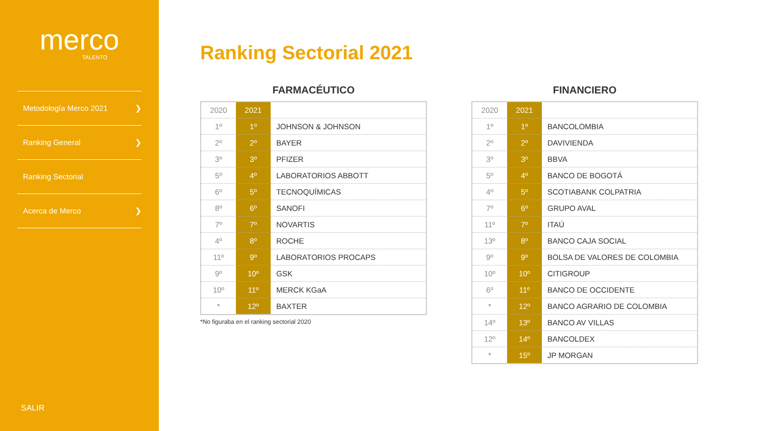merco
TALENTO
Metodología Merco 2021 ❯
Ranking General ❯
Ranking Sectorial
Acerca de Merco ❯
SALIR
Ranking Sectorial 2021
FARMACÉUTICO
| 2020 | 2021 | |
| --- | --- | --- |
| 1º | 1º | JOHNSON & JOHNSON |
| 2º | 2º | BAYER |
| 3º | 3º | PFIZER |
| 5º | 4º | LABORATORIOS ABBOTT |
| 6º | 5º | TECNOQUÍMICAS |
| 8º | 6º | SANOFI |
| 7º | 7º | NOVARTIS |
| 4º | 8º | ROCHE |
| 11º | 9º | LABORATORIOS PROCAPS |
| 9º | 10º | GSK |
| 10º | 11º | MERCK KGaA |
| * | 12º | BAXTER |
FINANCIERO
| 2020 | 2021 | |
| --- | --- | --- |
| 1º | 1º | BANCOLOMBIA |
| 2º | 2º | DAVIVIENDA |
| 3º | 3º | BBVA |
| 5º | 4º | BANCO DE BOGOTÁ |
| 4º | 5º | SCOTIABANK COLPATRIA |
| 7º | 6º | GRUPO AVAL |
| 11º | 7º | ITAÚ |
| 13º | 8º | BANCO CAJA SOCIAL |
| 9º | 9º | BOLSA DE VALORES DE COLOMBIA |
| 10º | 10º | CITIGROUP |
| 6º | 11º | BANCO DE OCCIDENTE |
| * | 12º | BANCO AGRARIO DE COLOMBIA |
| 14º | 13º | BANCO AV VILLAS |
| 12º | 14º | BANCOLDEX |
| * | 15º | JP MORGAN |
*No figuraba en el ranking sectorial 2020